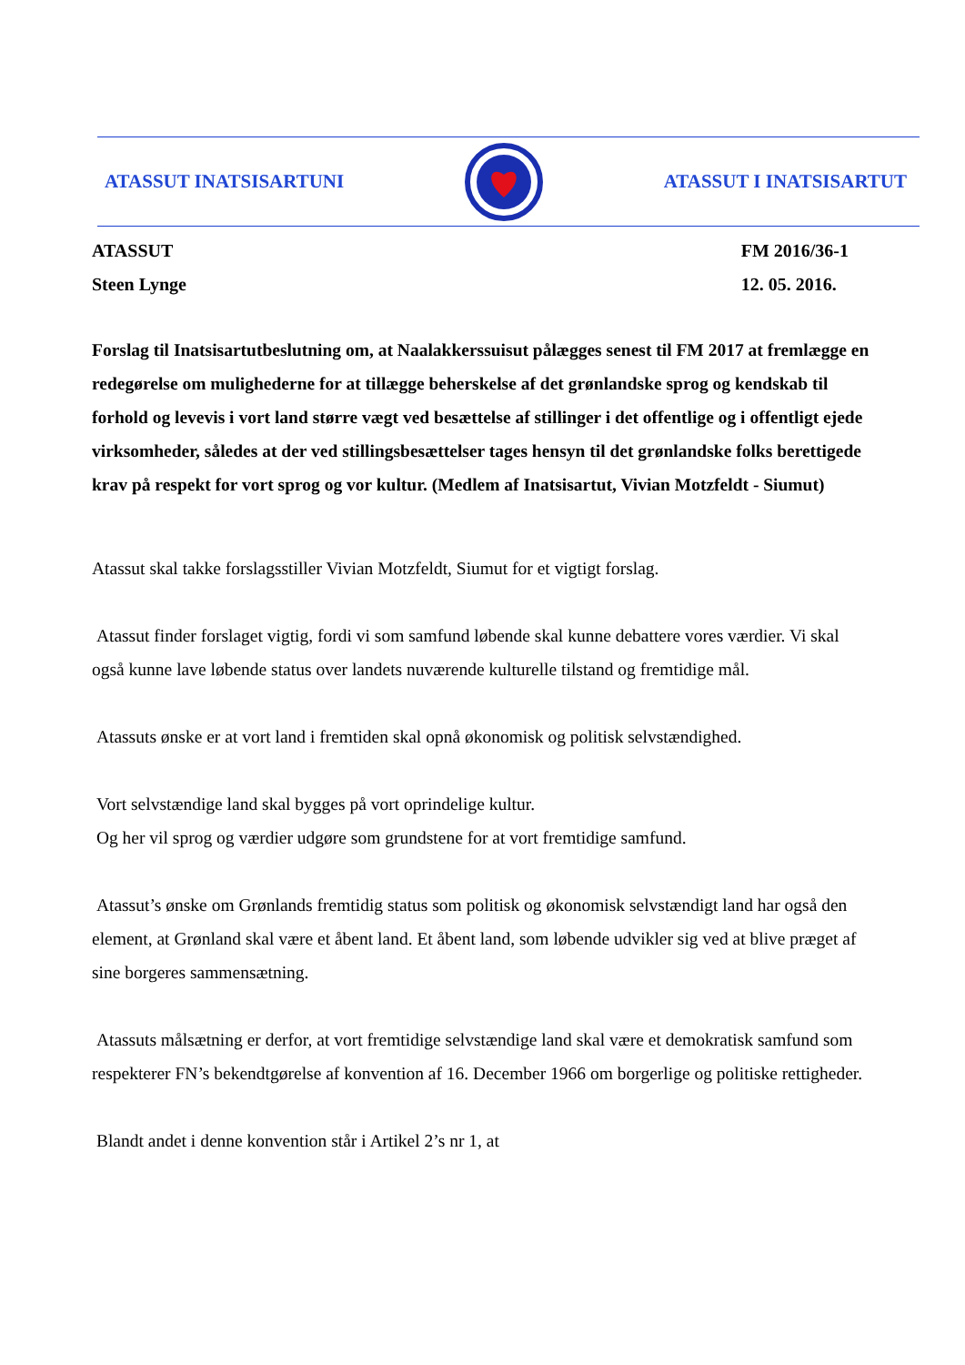ATASSUT INATSISARTUNI ATASSUT I INATSISARTUT
ATASSUT
Steen Lynge
FM 2016/36-1
12. 05. 2016.
Forslag til Inatsisartutbeslutning om, at Naalakkerssuisut pålægges senest til FM 2017 at fremlægge en redegørelse om mulighederne for at tillægge beherskelse af det grønlandske sprog og kendskab til forhold og levevis i vort land større vægt ved besættelse af stillinger i det offentlige og i offentligt ejede virksomheder, således at der ved stillingsbesættelser tages hensyn til det grønlandske folks berettigede krav på respekt for vort sprog og vor kultur. (Medlem af Inatsisartut, Vivian Motzfeldt - Siumut)
Atassut skal takke forslagsstiller Vivian Motzfeldt, Siumut for et vigtigt forslag.
Atassut finder forslaget vigtig, fordi vi som samfund løbende skal kunne debattere vores værdier. Vi skal også kunne lave løbende status over landets nuværende kulturelle tilstand og fremtidige mål.
Atassuts ønske er at vort land i fremtiden skal opnå økonomisk og politisk selvstændighed.
Vort selvstændige land skal bygges på vort oprindelige kultur.
Og her vil sprog og værdier udgøre som grundstene for at vort fremtidige samfund.
Atassut’s ønske om Grønlands fremtidig status som politisk og økonomisk selvstændigt land har også den element, at Grønland skal være et åbent land. Et åbent land, som løbende udvikler sig ved at blive præget af sine borgeres sammensætning.
Atassuts målsætning er derfor, at vort fremtidige selvstændige land skal være et demokratisk samfund som respekterer FN’s bekendtgørelse af konvention af 16. December 1966 om borgerlige og politiske rettigheder.
Blandt andet i denne konvention står i Artikel 2’s nr 1, at